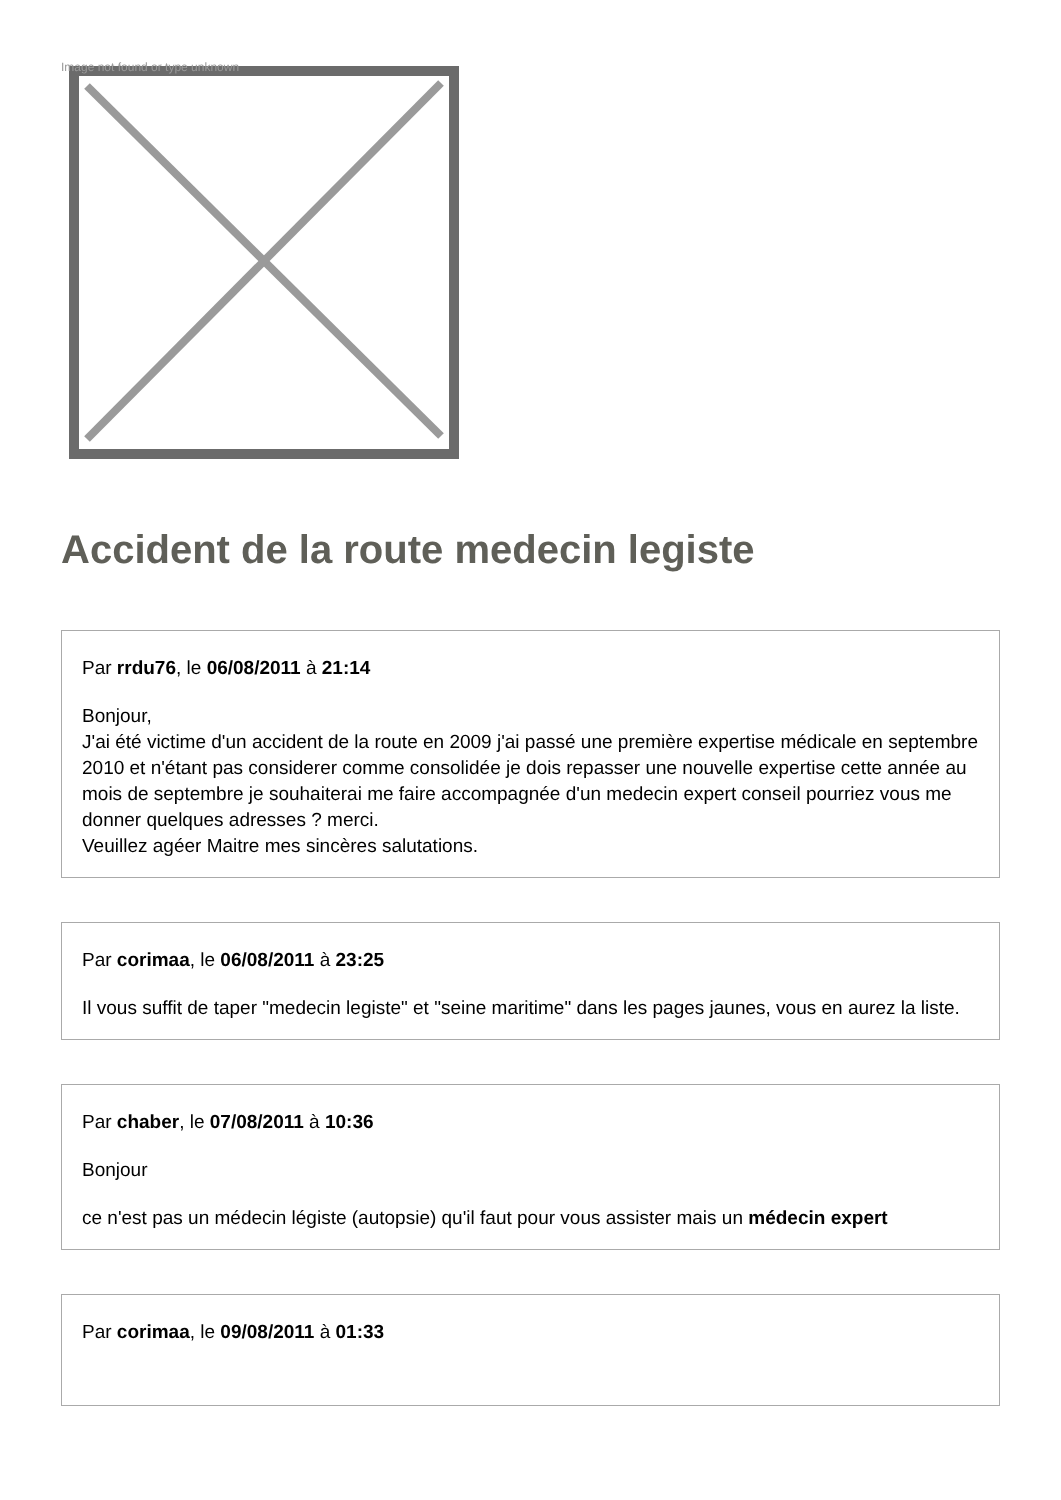Image not found or type unknown
Accident de la route medecin legiste
Par rrdu76, le 06/08/2011 à 21:14
Bonjour,
J'ai été victime d'un accident de la route en 2009 j'ai passé une première expertise médicale en septembre 2010 et n'étant pas considerer comme consolidée je dois repasser une nouvelle expertise cette année au mois de septembre je souhaiterai me faire accompagnée d'un medecin expert conseil pourriez vous me donner quelques adresses ? merci.
Veuillez agéer Maitre mes sincères salutations.
Par corimaa, le 06/08/2011 à 23:25
Il vous suffit de taper "medecin legiste" et "seine maritime" dans les pages jaunes, vous en aurez la liste.
Par chaber, le 07/08/2011 à 10:36
Bonjour
ce n'est pas un médecin légiste (autopsie) qu'il faut pour vous assister mais un médecin expert
Par corimaa, le 09/08/2011 à 01:33